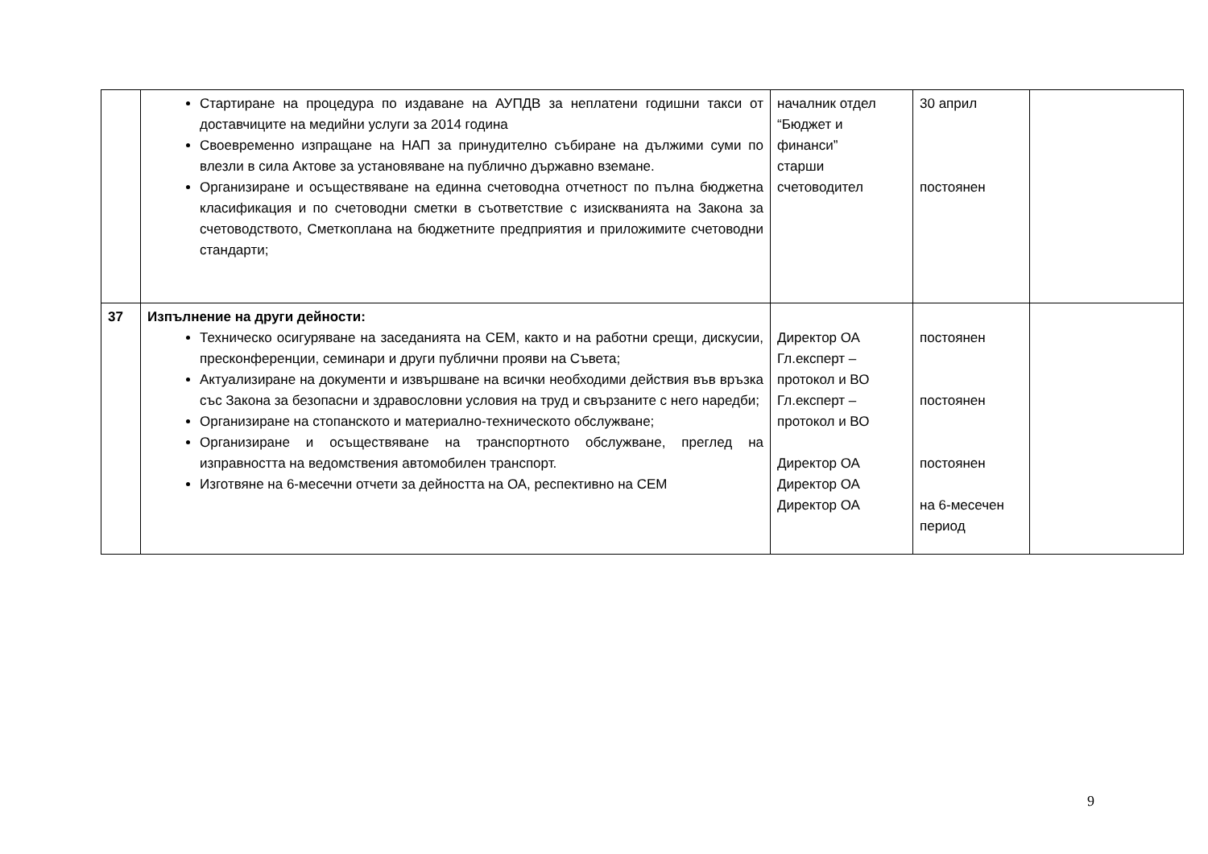| | Стартиране на процедура по издаване на АУПДВ за неплатени годишни такси от доставчиците на медийни услуги за 2014 година Своевременно изпращане на НАП за принудително събиране на дължими суми по влезли в сила Актове за установяване на публично държавно вземане. Организиране и осъществяване на единна счетоводна отчетност по пълна бюджетна класификация и по счетоводни сметки в съответствие с изискванията на Закона за счетоводството, Сметкоплана на бюджетните предприятия и приложимите счетоводни стандарти; | началник отдел “Бюджет и финанси” старши счетоводител | 30 април постоянен | |
| 37 | Изпълнение на други дейности: Техническо осигуряване на заседанията на СЕМ, както и на работни срещи, дискусии, пресконференции, семинари и други публични прояви на Съвета; Актуализиране на документи и извършване на всички необходими действия във връзка със Закона за безопасни и здравословни условия на труд и свързаните с него наредби; Организиране на стопанското и материално-техническото обслужване; Организиране и осъществяване на транспортното обслужване, преглед на изправността на ведомствения автомобилен транспорт. Изготвяне на 6-месечни отчети за дейността на ОА, респективно на СЕМ | Директор ОА Гл.експерт – протокол и ВО Гл.експерт – протокол и ВО Директор ОА Директор ОА Директор ОА | постоянен постоянен постоянен на 6-месечен период | |
9